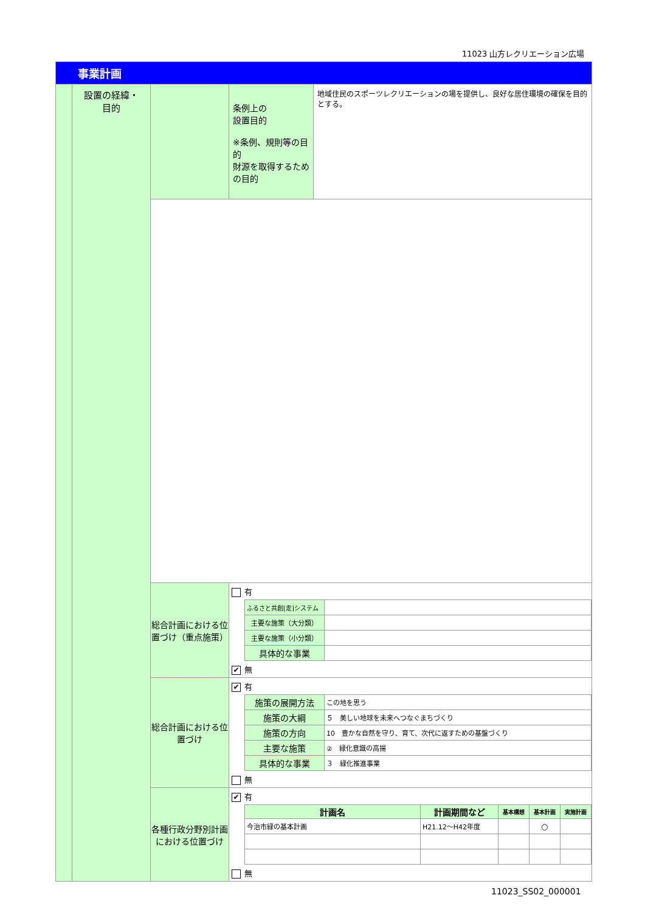11023 山方レクリエーション広場
| 事業計画 | | | | |
| | 設置の経緯・ 目的 | | 条例上の 設置目的 ※条例、規則等の目的 財源を取得するための目的 | 地域住民のスポーツレクリエーションの場を提供し、良好な居住環境の確保を目的とする。 |
| | | 総合計画における位置づけ（重点施策） | 有 / ふるさと共創[走]システム / / / 主要な施策（大分類） / / / 主要な施策（小分類） / / / 具体的な事業 / / ✔ 無 | |
| | | 総合計画における位置づけ | ✔ 有 / 施策の展開方法 / この地を思う / / 施策の大綱 / ５ 美しい地球を未来へつなぐまちづくり / / 施策の方向 / 10 豊かな自然を守り、育て、次代に返すための基盤づくり / / 主要な施策 / ② 緑化意識の高揚 / / 具体的な事業 / ３ 緑化推進事業 / 無 | |
| | | 各種行政分野別計画における位置づけ | ✔ 有 / 計画名 / 計画期間など / 基本構想 / 基本計画 / 実施計画 / / --- / --- / --- / --- / --- / / 今治市緑の基本計画 / H21.12～H42年度 / / ○ / / 無 | |
11023_SS02_000001